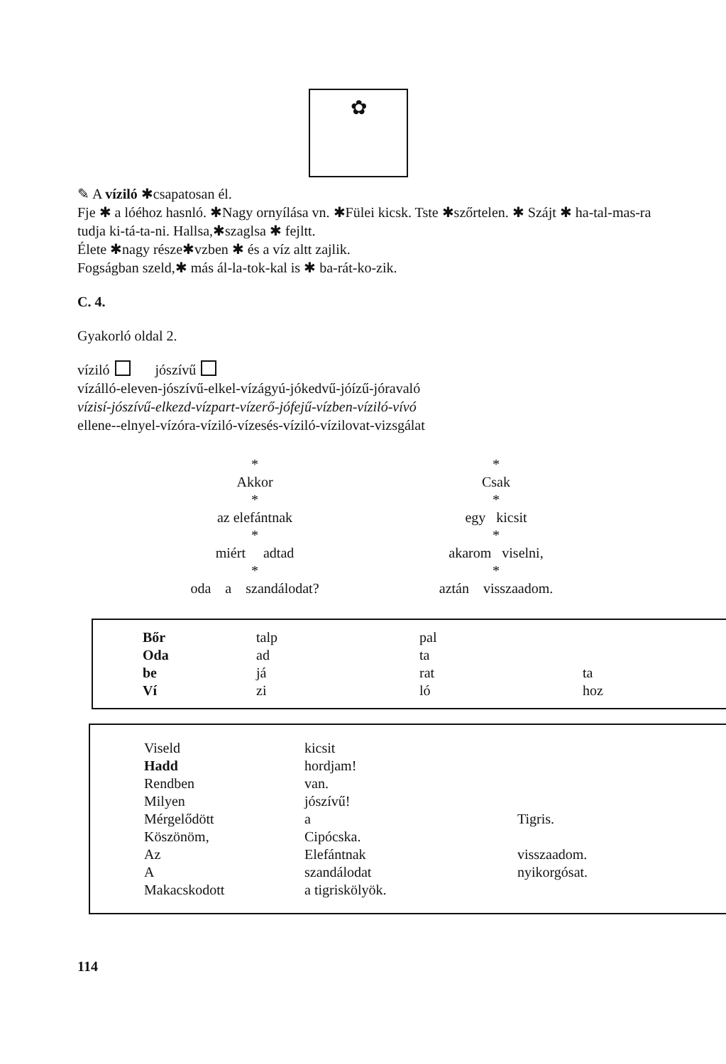✿
✎ A víziló ✱csapatosan él.
Fje ✱ a lóéhoz hasnló. ✱Nagy ornyílása vn. ✱Fülei kicsk. Tste ✱szőrtelen. ✱ Szájt ✱ ha-tal-mas-ra tudja ki-tá-ta-ni. Hallsa,✱szaglsa ✱ fejltt.
Élete ✱nagy része✱vzben ✱ és a víz altt zajlik.
Fogságban szeld,✱ más ál-la-tok-kal is ✱ ba-rát-ko-zik.
C. 4.
Gyakorló oldal 2.
víziló jószívű
vízálló-eleven-jószívű-elkel-vízágyú-jókedvű-jóízű-jóravaló
vízisí-jószívű-elkezd-vízpart-vízerő-jófejű-vízben-víziló-vívó
ellene--elnyel-vízóra-víziló-vízesés-víziló-vízilovat-vizsgálat
*
Akkor
*
az elefántnak
*
miért adtad
*
oda a szandálodat?
*
Csak
*
egy kicsit
*
akarom viselni,
*
aztán visszaadom.
| Bőr | talp | pal | |
| Oda | ad | ta | |
| be | já | rat | ta |
| Ví | zi | ló | hoz |
| Viseld | kicsit | |
| Hadd | hordjam! | |
| Rendben | van. | |
| Milyen | jószívű! | |
| Mérgelődött | a | Tigris. |
| Köszönöm, | Cipócska. | |
| Az | Elefántnak | visszaadom. |
| A | szandálodat | nyikorgósat. |
| Makacskodott | a tigriskölyök. | |
114